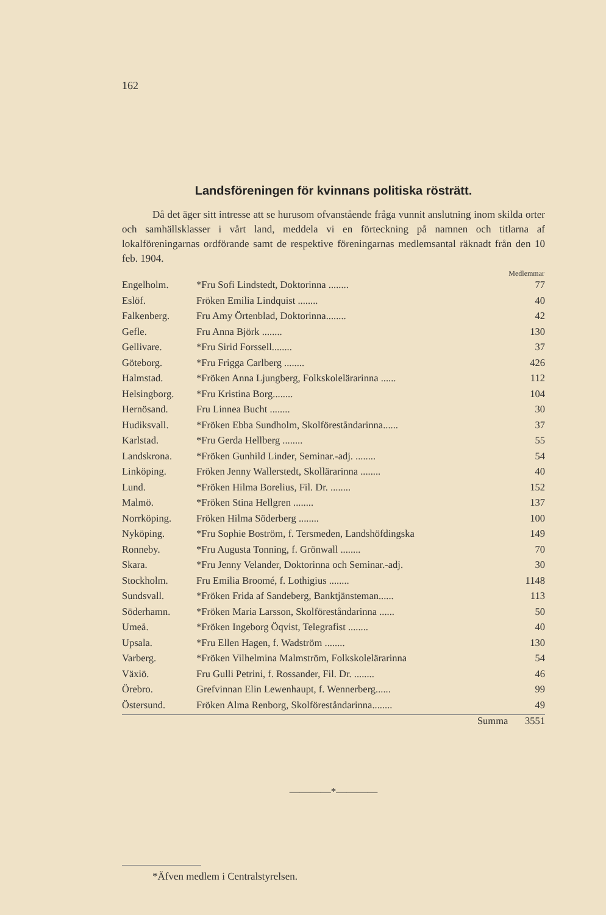162
Landsföreningen för kvinnans politiska rösträtt.
Då det äger sitt intresse att se hurusom ofvanstående fråga vunnit anslutning inom skilda orter och samhällsklasser i vårt land, meddela vi en förteckning på namnen och titlarna af lokalföreningarnas ordförande samt de respektive föreningarnas medlemsantal räknadt från den 10 feb. 1904.
| | | Medlemmar |
| --- | --- | --- |
| Engelholm. | *Fru Sofi Lindstedt, Doktorinna ........ | 77 |
| Eslöf. | Fröken Emilia Lindquist ........ | 40 |
| Falkenberg. | Fru Amy Örtenblad, Doktorinna........ | 42 |
| Gefle. | Fru Anna Björk ........ | 130 |
| Gellivare. | *Fru Sirid Forssell........ | 37 |
| Göteborg. | *Fru Frigga Carlberg ........ | 426 |
| Halmstad. | *Fröken Anna Ljungberg, Folkskolelärarinna ...... | 112 |
| Helsingborg. | *Fru Kristina Borg........ | 104 |
| Hernösand. | Fru Linnea Bucht ........ | 30 |
| Hudiksvall. | *Fröken Ebba Sundholm, Skolföreståndarinna...... | 37 |
| Karlstad. | *Fru Gerda Hellberg ........ | 55 |
| Landskrona. | *Fröken Gunhild Linder, Seminar.-adj. ........ | 54 |
| Linköping. | Fröken Jenny Wallerstedt, Skollärarinna ........ | 40 |
| Lund. | *Fröken Hilma Borelius, Fil. Dr. ........ | 152 |
| Malmö. | *Fröken Stina Hellgren ........ | 137 |
| Norrköping. | Fröken Hilma Söderberg ........ | 100 |
| Nyköping. | *Fru Sophie Boström, f. Tersmeden, Landshöfdingska | 149 |
| Ronneby. | *Fru Augusta Tonning, f. Grönwall ........ | 70 |
| Skara. | *Fru Jenny Velander, Doktorinna och Seminar.-adj. | 30 |
| Stockholm. | Fru Emilia Broomé, f. Lothigius ........ | 1148 |
| Sundsvall. | *Fröken Frida af Sandeberg, Banktjänsteman...... | 113 |
| Söderhamn. | *Fröken Maria Larsson, Skolföreståndarinna ...... | 50 |
| Umeå. | *Fröken Ingeborg Öqvist, Telegrafist ........ | 40 |
| Upsala. | *Fru Ellen Hagen, f. Wadström ........ | 130 |
| Varberg. | *Fröken Vilhelmina Malmström, Folkskolelärarinna | 54 |
| Växiö. | Fru Gulli Petrini, f. Rossander, Fil. Dr. ........ | 46 |
| Örebro. | Grefvinnan Elin Lewenhaupt, f. Wennerberg...... | 99 |
| Östersund. | Fröken Alma Renborg, Skolföreståndarinna........ | 49 |
| | Summa | 3551 |
————*————
*Äfven medlem i Centralstyrelsen.